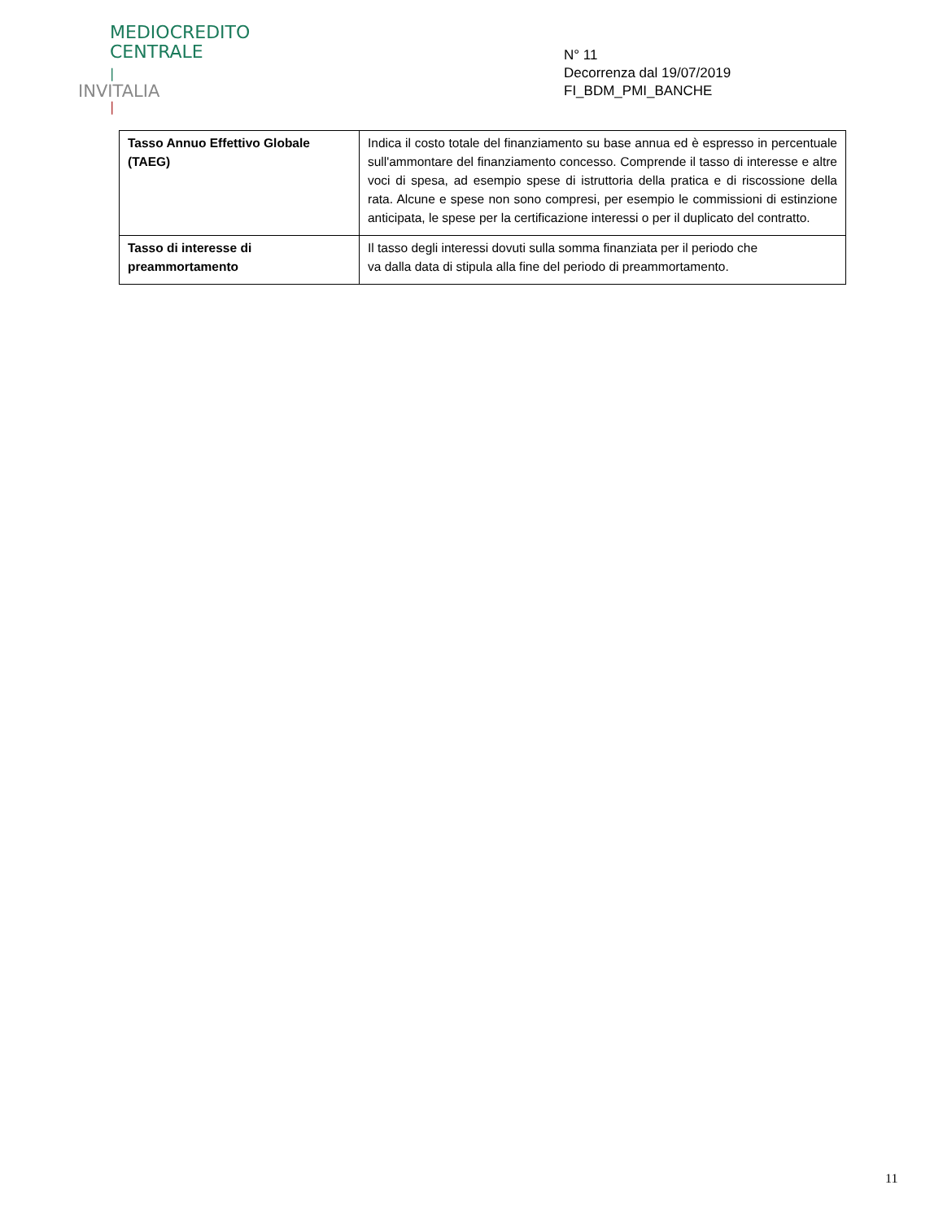MEDIOCREDITO
CENTRALE
|
INVITALIA
|
N° 11
Decorrenza dal 19/07/2019
FI_BDM_PMI_BANCHE
| Tasso Annuo Effettivo Globale (TAEG) | Indica il costo totale del finanziamento su base annua ed è espresso in percentuale sull'ammontare del finanziamento concesso. Comprende il tasso di interesse e altre voci di spesa, ad esempio spese di istruttoria della pratica e di riscossione della rata. Alcune e spese non sono compresi, per esempio le commissioni di estinzione anticipata, le spese per la certificazione interessi o per il duplicato del contratto. |
| Tasso di interesse di preammortamento | Il tasso degli interessi dovuti sulla somma finanziata per il periodo che va dalla data di stipula alla fine del periodo di preammortamento. |
11